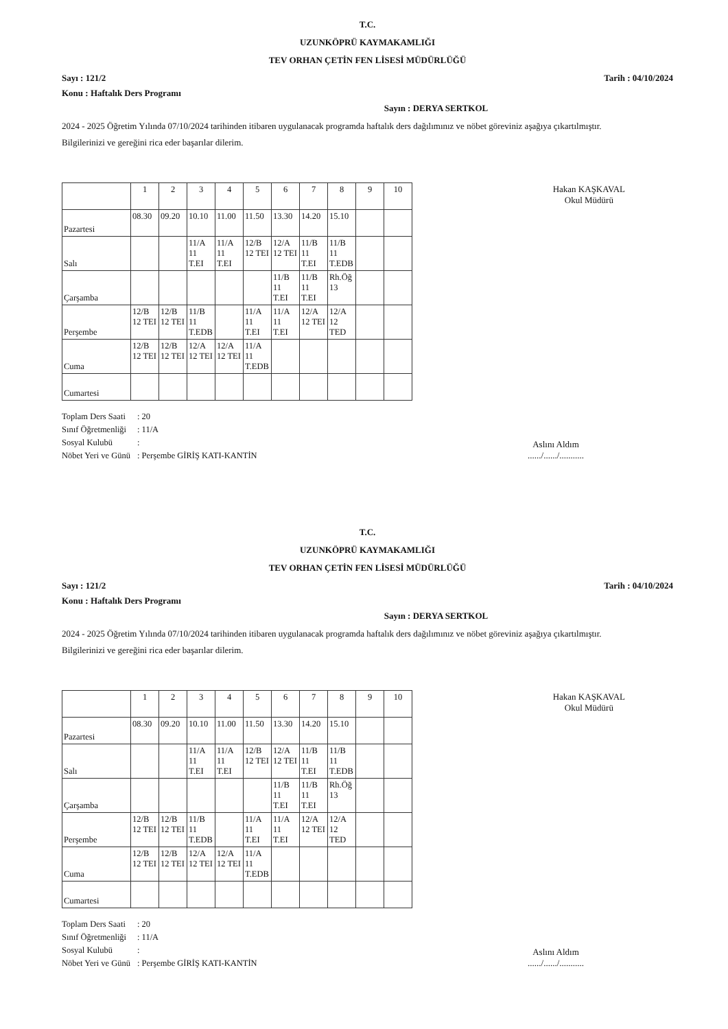T.C.
UZUNKÖPRÜ KAYMAKAMLIĞI
TEV ORHAN ÇETİN FEN LİSESİ MÜDÜRLÜĞÜ
Sayı : 121/2 Tarih : 04/10/2024
Konu : Haftalık Ders Programı
Sayın : DERYA SERTKOL
2024 - 2025 Öğretim Yılında 07/10/2024 tarihinden itibaren uygulanacak programda haftalık ders dağılımınız ve nöbet göreviniz aşağıya çıkartılmıştır.
Bilgilerinizi ve gereğini rica eder başarılar dilerim.
Hakan KAŞKAVAL
Okul Müdürü
| | 1 | 2 | 3 | 4 | 5 | 6 | 7 | 8 | 9 | 10 |
| --- | --- | --- | --- | --- | --- | --- | --- | --- | --- | --- |
| Pazartesi | 08.30 | 09.20 | 10.10 | 11.00 | 11.50 | 13.30 | 14.20 | 15.10 | | |
| Salı | | | 11/A 11 T.EI | 11/A 11 T.EI | 12/B 12 TEI | 12/A 12 TEI | 11/B 11 T.EI | 11/B 11 T.EDB | | |
| Çarşamba | | | | | | 11/B 11 T.EI | 11/B 11 T.EI | Rh.Öğ 13 | | |
| Perşembe | 12/B 12 TEI | 12/B 12 TEI | 11/B 11 T.EDB | | 11/A 11 T.EI | 11/A 11 T.EI | 12/A 12 TEI | 12/A 12 TED | | |
| Cuma | 12/B 12 TEI | 12/B 12 TEI | 12/A 12 TEI | 12/A 12 TEI | 11/A 11 T.EDB | | | | | |
| Cumartesi | | | | | | | | | | |
| Toplam Ders Saati | : 20 |
| Sınıf Öğretmenliği | : 11/A |
| Sosyal Kulubü | : |
| Nöbet Yeri ve Günü | : Perşembe GİRİŞ KATI-KANTİN |
Aslını Aldım
....../....../...........
T.C.
UZUNKÖPRÜ KAYMAKAMLIĞI
TEV ORHAN ÇETİN FEN LİSESİ MÜDÜRLÜĞÜ
Sayı : 121/2 Tarih : 04/10/2024
Konu : Haftalık Ders Programı
Sayın : DERYA SERTKOL
2024 - 2025 Öğretim Yılında 07/10/2024 tarihinden itibaren uygulanacak programda haftalık ders dağılımınız ve nöbet göreviniz aşağıya çıkartılmıştır.
Bilgilerinizi ve gereğini rica eder başarılar dilerim.
Hakan KAŞKAVAL
Okul Müdürü
| | 1 | 2 | 3 | 4 | 5 | 6 | 7 | 8 | 9 | 10 |
| --- | --- | --- | --- | --- | --- | --- | --- | --- | --- | --- |
| Pazartesi | 08.30 | 09.20 | 10.10 | 11.00 | 11.50 | 13.30 | 14.20 | 15.10 | | |
| Salı | | | 11/A 11 T.EI | 11/A 11 T.EI | 12/B 12 TEI | 12/A 12 TEI | 11/B 11 T.EI | 11/B 11 T.EDB | | |
| Çarşamba | | | | | | 11/B 11 T.EI | 11/B 11 T.EI | Rh.Öğ 13 | | |
| Perşembe | 12/B 12 TEI | 12/B 12 TEI | 11/B 11 T.EDB | | 11/A 11 T.EI | 11/A 11 T.EI | 12/A 12 TEI | 12/A 12 TED | | |
| Cuma | 12/B 12 TEI | 12/B 12 TEI | 12/A 12 TEI | 12/A 12 TEI | 11/A 11 T.EDB | | | | | |
| Cumartesi | | | | | | | | | | |
| Toplam Ders Saati | : 20 |
| Sınıf Öğretmenliği | : 11/A |
| Sosyal Kulubü | : |
| Nöbet Yeri ve Günü | : Perşembe GİRİŞ KATI-KANTİN |
Aslını Aldım
....../....../...........